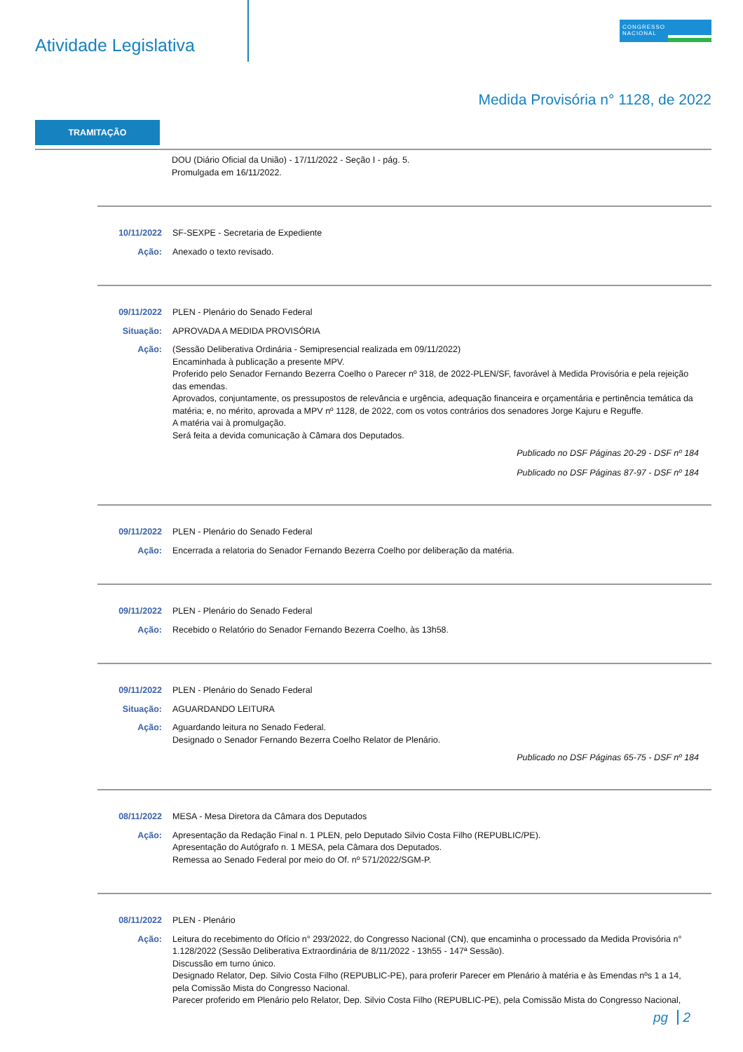Atividade Legislativa
CONGRESSO
NACIONAL
Medida Provisória n° 1128, de 2022
TRAMITAÇÃO
DOU (Diário Oficial da União) - 17/11/2022 - Seção I - pág. 5.
Promulgada em 16/11/2022.
10/11/2022 SF-SEXPE - Secretaria de Expediente
Ação: Anexado o texto revisado.
09/11/2022 PLEN - Plenário do Senado Federal
Situação: APROVADA A MEDIDA PROVISÓRIA
Ação: (Sessão Deliberativa Ordinária - Semipresencial realizada em 09/11/2022)
Encaminhada à publicação a presente MPV.
Proferido pelo Senador Fernando Bezerra Coelho o Parecer nº 318, de 2022-PLEN/SF, favorável à Medida Provisória e pela rejeição das emendas.
Aprovados, conjuntamente, os pressupostos de relevância e urgência, adequação financeira e orçamentária e pertinência temática da matéria; e, no mérito, aprovada a MPV nº 1128, de 2022, com os votos contrários dos senadores Jorge Kajuru e Reguffe.
A matéria vai à promulgação.
Será feita a devida comunicação à Câmara dos Deputados.
Publicado no DSF Páginas 20-29 - DSF nº 184
Publicado no DSF Páginas 87-97 - DSF nº 184
09/11/2022 PLEN - Plenário do Senado Federal
Ação: Encerrada a relatoria do Senador Fernando Bezerra Coelho por deliberação da matéria.
09/11/2022 PLEN - Plenário do Senado Federal
Ação: Recebido o Relatório do Senador Fernando Bezerra Coelho, às 13h58.
09/11/2022 PLEN - Plenário do Senado Federal
Situação: AGUARDANDO LEITURA
Ação: Aguardando leitura no Senado Federal.
Designado o Senador Fernando Bezerra Coelho Relator de Plenário.
Publicado no DSF Páginas 65-75 - DSF nº 184
08/11/2022 MESA - Mesa Diretora da Câmara dos Deputados
Ação: Apresentação da Redação Final n. 1 PLEN, pelo Deputado Silvio Costa Filho (REPUBLIC/PE).
Apresentação do Autógrafo n. 1 MESA, pela Câmara dos Deputados.
Remessa ao Senado Federal por meio do Of. nº 571/2022/SGM-P.
08/11/2022 PLEN - Plenário
Ação: Leitura do recebimento do Ofício n° 293/2022, do Congresso Nacional (CN), que encaminha o processado da Medida Provisória n° 1.128/2022 (Sessão Deliberativa Extraordinária de 8/11/2022 - 13h55 - 147ª Sessão).
Discussão em turno único.
Designado Relator, Dep. Silvio Costa Filho (REPUBLIC-PE), para proferir Parecer em Plenário à matéria e às Emendas nºs 1 a 14, pela Comissão Mista do Congresso Nacional.
Parecer proferido em Plenário pelo Relator, Dep. Silvio Costa Filho (REPUBLIC-PE), pela Comissão Mista do Congresso Nacional,
pg 2